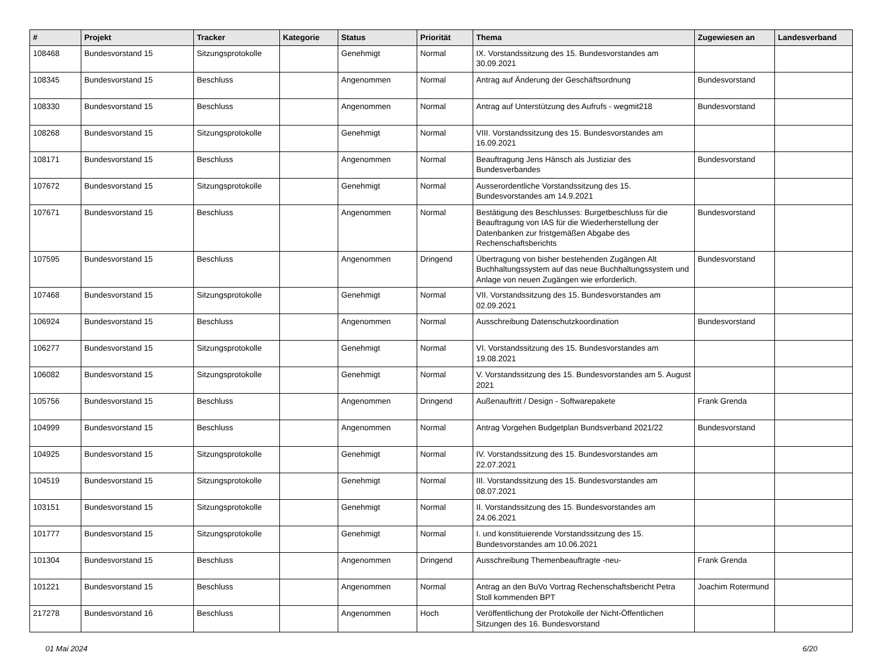| # | Projekt | Tracker | Kategorie | Status | Priorität | Thema | Zugewiesen an | Landesverband |
| --- | --- | --- | --- | --- | --- | --- | --- | --- |
| 108468 | Bundesvorstand 15 | Sitzungsprotokolle | | Genehmigt | Normal | IX. Vorstandssitzung des 15. Bundesvorstandes am 30.09.2021 | | |
| 108345 | Bundesvorstand 15 | Beschluss | | Angenommen | Normal | Antrag auf Änderung der Geschäftsordnung | Bundesvorstand | |
| 108330 | Bundesvorstand 15 | Beschluss | | Angenommen | Normal | Antrag auf Unterstützung des Aufrufs - wegmit218 | Bundesvorstand | |
| 108268 | Bundesvorstand 15 | Sitzungsprotokolle | | Genehmigt | Normal | VIII. Vorstandssitzung des 15. Bundesvorstandes am 16.09.2021 | | |
| 108171 | Bundesvorstand 15 | Beschluss | | Angenommen | Normal | Beauftragung Jens Hänsch als Justiziar des Bundesverbandes | Bundesvorstand | |
| 107672 | Bundesvorstand 15 | Sitzungsprotokolle | | Genehmigt | Normal | Ausserordentliche Vorstandssitzung des 15. Bundesvorstandes am 14.9.2021 | | |
| 107671 | Bundesvorstand 15 | Beschluss | | Angenommen | Normal | Bestätigung des Beschlusses: Burgetbeschluss für die Beauftragung von IAS für die Wiederherstellung der Datenbanken zur fristgemäßen Abgabe des Rechenschaftsberichts | Bundesvorstand | |
| 107595 | Bundesvorstand 15 | Beschluss | | Angenommen | Dringend | Übertragung von bisher bestehenden Zugängen Alt Buchhaltungssystem auf das neue Buchhaltungssystem und Anlage von neuen Zugängen wie erforderlich. | Bundesvorstand | |
| 107468 | Bundesvorstand 15 | Sitzungsprotokolle | | Genehmigt | Normal | VII. Vorstandssitzung des 15. Bundesvorstandes am 02.09.2021 | | |
| 106924 | Bundesvorstand 15 | Beschluss | | Angenommen | Normal | Ausschreibung Datenschutzkoordination | Bundesvorstand | |
| 106277 | Bundesvorstand 15 | Sitzungsprotokolle | | Genehmigt | Normal | VI. Vorstandssitzung des 15. Bundesvorstandes am 19.08.2021 | | |
| 106082 | Bundesvorstand 15 | Sitzungsprotokolle | | Genehmigt | Normal | V. Vorstandssitzung des 15. Bundesvorstandes am 5. August 2021 | | |
| 105756 | Bundesvorstand 15 | Beschluss | | Angenommen | Dringend | Außenauftritt / Design - Softwarepakete | Frank Grenda | |
| 104999 | Bundesvorstand 15 | Beschluss | | Angenommen | Normal | Antrag Vorgehen Budgetplan Bundsverband 2021/22 | Bundesvorstand | |
| 104925 | Bundesvorstand 15 | Sitzungsprotokolle | | Genehmigt | Normal | IV. Vorstandssitzung des 15. Bundesvorstandes am 22.07.2021 | | |
| 104519 | Bundesvorstand 15 | Sitzungsprotokolle | | Genehmigt | Normal | III. Vorstandssitzung des 15. Bundesvorstandes am 08.07.2021 | | |
| 103151 | Bundesvorstand 15 | Sitzungsprotokolle | | Genehmigt | Normal | II. Vorstandssitzung des 15. Bundesvorstandes am 24.06.2021 | | |
| 101777 | Bundesvorstand 15 | Sitzungsprotokolle | | Genehmigt | Normal | I. und konstituierende Vorstandssitzung des 15. Bundesvorstandes am 10.06.2021 | | |
| 101304 | Bundesvorstand 15 | Beschluss | | Angenommen | Dringend | Ausschreibung Themenbeauftragte -neu- | Frank Grenda | |
| 101221 | Bundesvorstand 15 | Beschluss | | Angenommen | Normal | Antrag an den BuVo Vortrag Rechenschaftsbericht Petra Stoll kommenden BPT | Joachim Rotermund | |
| 217278 | Bundesvorstand 16 | Beschluss | | Angenommen | Hoch | Veröffentlichung der Protokolle der Nicht-Öffentlichen Sitzungen des 16. Bundesvorstand | | |
01 Mai 2024 6/20